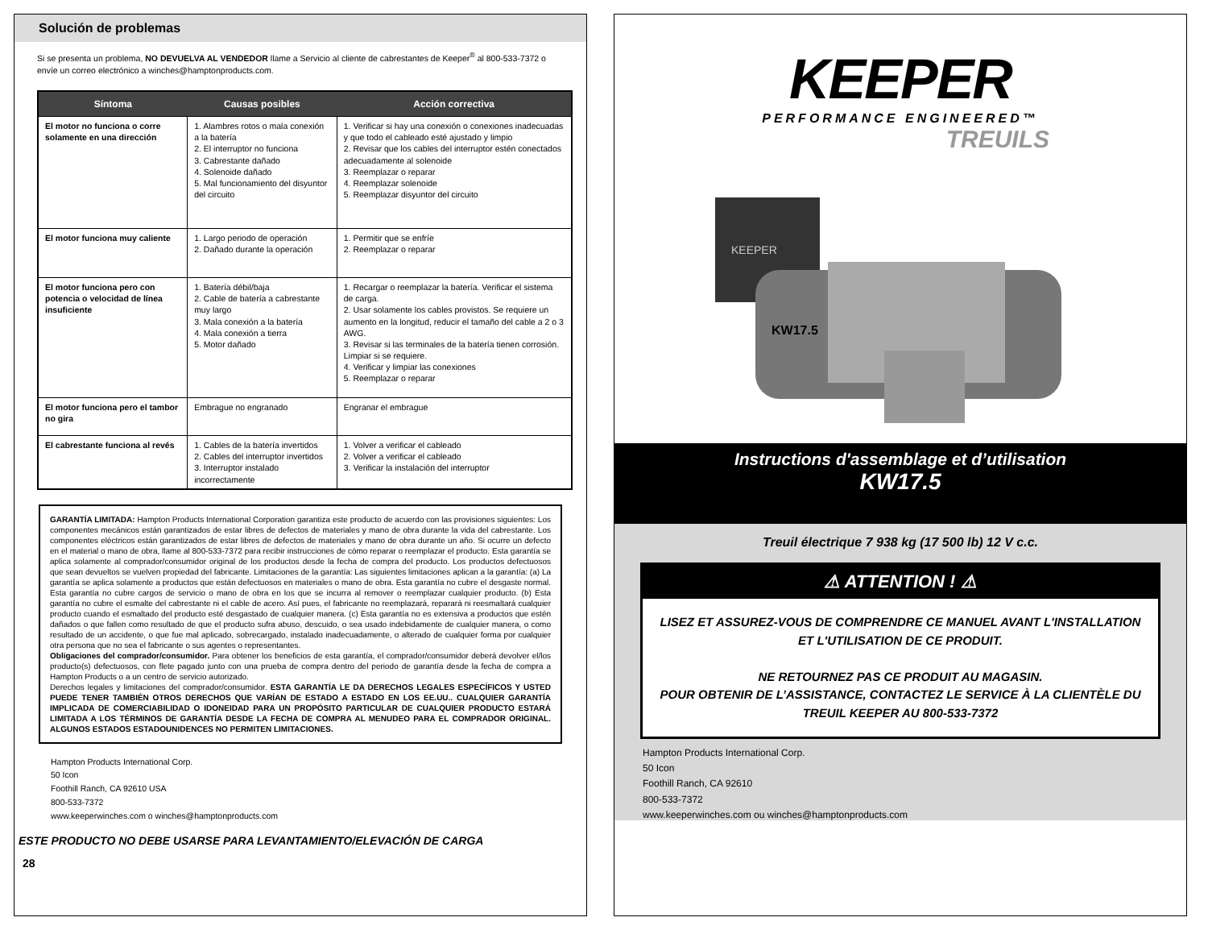Solución de problemas
Si se presenta un problema, NO DEVUELVA AL VENDEDOR llame a Servicio al cliente de cabrestantes de Keeper<sup>®</sup> al 800-533-7372 o envíe un correo electrónico a winches@hamptonproducts.com.
| Síntoma | Causas posibles | Acción correctiva |
| --- | --- | --- |
| El motor no funciona o corre solamente en una dirección | 1. Alambres rotos o mala conexión a la batería 2. El interruptor no funciona 3. Cabrestante dañado 4. Solenoide dañado 5. Mal funcionamiento del disyuntor del circuito | 1. Verificar si hay una conexión o conexiones inadecuadas y que todo el cableado esté ajustado y limpio 2. Revisar que los cables del interruptor estén conectados adecuadamente al solenoide 3. Reemplazar o reparar 4. Reemplazar solenoide 5. Reemplazar disyuntor del circuito |
| El motor funciona muy caliente | 1. Largo periodo de operación 2. Dañado durante la operación | 1. Permitir que se enfríe 2. Reemplazar o reparar |
| El motor funciona pero con potencia o velocidad de línea insuficiente | 1. Batería débil/baja 2. Cable de batería a cabrestante muy largo 3. Mala conexión a la batería 4. Mala conexión a tierra 5. Motor dañado | 1. Recargar o reemplazar la batería. Verificar el sistema de carga. 2. Usar solamente los cables provistos. Se requiere un aumento en la longitud, reducir el tamaño del cable a 2 o 3 AWG. 3. Revisar si las terminales de la batería tienen corrosión. Limpiar si se requiere. 4. Verificar y limpiar las conexiones 5. Reemplazar o reparar |
| El motor funciona pero el tambor no gira | Embrague no engranado | Engranar el embrague |
| El cabrestante funciona al revés | 1. Cables de la batería invertidos 2. Cables del interruptor invertidos 3. Interruptor instalado incorrectamente | 1. Volver a verificar el cableado 2. Volver a verificar el cableado 3. Verificar la instalación del interruptor |
GARANTÍA LIMITADA: Hampton Products International Corporation garantiza este producto de acuerdo con las provisiones siguientes: Los componentes mecánicos están garantizados de estar libres de defectos de materiales y mano de obra durante la vida del cabrestante. Los componentes eléctricos están garantizados de estar libres de defectos de materiales y mano de obra durante un año. Si ocurre un defecto en el material o mano de obra, llame al 800-533-7372 para recibir instrucciones de cómo reparar o reemplazar el producto. Esta garantía se aplica solamente al comprador/consumidor original de los productos desde la fecha de compra del producto. Los productos defectuosos que sean devueltos se vuelven propiedad del fabricante. Limitaciones de la garantía: Las siguientes limitaciones aplican a la garantía: (a) La garantía se aplica solamente a productos que están defectuosos en materiales o mano de obra. Esta garantía no cubre el desgaste normal. Esta garantía no cubre cargos de servicio o mano de obra en los que se incurra al remover o reemplazar cualquier producto. (b) Esta garantía no cubre el esmalte del cabrestante ni el cable de acero. Así pues, el fabricante no reemplazará, reparará ni reesmaltará cualquier producto cuando el esmaltado del producto esté desgastado de cualquier manera. (c) Esta garantía no es extensiva a productos que estén dañados o que fallen como resultado de que el producto sufra abuso, descuido, o sea usado indebidamente de cualquier manera, o como resultado de un accidente, o que fue mal aplicado, sobrecargado, instalado inadecuadamente, o alterado de cualquier forma por cualquier otra persona que no sea el fabricante o sus agentes o representantes.
Obligaciones del comprador/consumidor. Para obtener los beneficios de esta garantía, el comprador/consumidor deberá devolver el/los producto(s) defectuosos, con flete pagado junto con una prueba de compra dentro del periodo de garantía desde la fecha de compra a Hampton Products o a un centro de servicio autorizado.
Derechos legales y limitaciones del comprador/consumidor. ESTA GARANTÍA LE DA DERECHOS LEGALES ESPECÍFICOS Y USTED PUEDE TENER TAMBIÉN OTROS DERECHOS QUE VARÍAN DE ESTADO A ESTADO EN LOS EE.UU.. CUALQUIER GARANTÍA IMPLICADA DE COMERCIABILIDAD O IDONEIDAD PARA UN PROPÓSITO PARTICULAR DE CUALQUIER PRODUCTO ESTARÁ LIMITADA A LOS TÉRMINOS DE GARANTÍA DESDE LA FECHA DE COMPRA AL MENUDEO PARA EL COMPRADOR ORIGINAL. ALGUNOS ESTADOS ESTADOUNIDENCES NO PERMITEN LIMITACIONES.
Hampton Products International Corp.
50 Icon
Foothill Ranch, CA 92610 USA
800-533-7372
www.keeperwinches.com o winches@hamptonproducts.com
ESTE PRODUCTO NO DEBE USARSE PARA LEVANTAMIENTO/ELEVACIÓN DE CARGA
28
KEEPER
PERFORMANCE ENGINEERED™
TREUILS
KEEPER
KW17.5
Instructions d'assemblage et d’utilisation
KW17.5
Treuil électrique 7 938 kg (17 500 lb) 12 V c.c.
⚠ ATTENTION ! ⚠
LISEZ ET ASSUREZ-VOUS DE COMPRENDRE CE MANUEL AVANT L'INSTALLATION ET L'UTILISATION DE CE PRODUIT.
NE RETOURNEZ PAS CE PRODUIT AU MAGASIN.
POUR OBTENIR DE L’ASSISTANCE, CONTACTEZ LE SERVICE À LA CLIENTÈLE DU TREUIL KEEPER AU 800-533-7372
Hampton Products International Corp.
50 Icon
Foothill Ranch, CA 92610
800-533-7372
www.keeperwinches.com ou winches@hamptonproducts.com